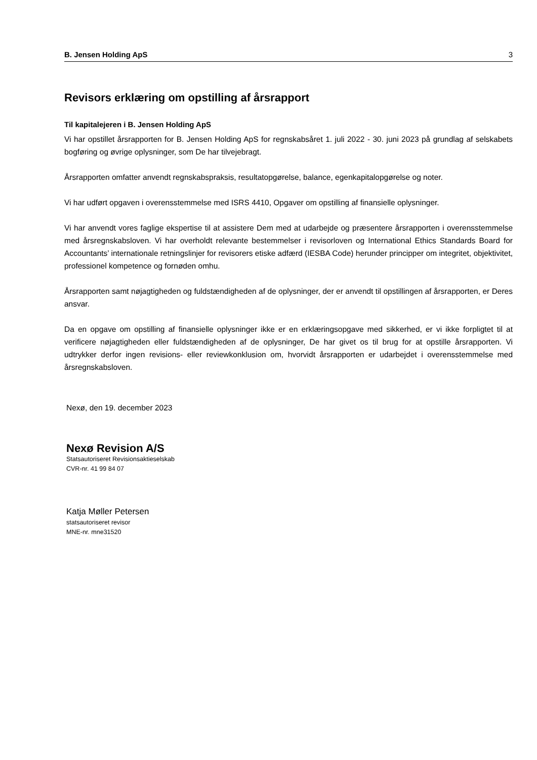B. Jensen Holding ApS 3
Revisors erklæring om opstilling af årsrapport
Til kapitalejeren i B. Jensen Holding ApS
Vi har opstillet årsrapporten for B. Jensen Holding ApS for regnskabsåret 1. juli 2022 - 30. juni 2023 på grundlag af selskabets bogføring og øvrige oplysninger, som De har tilvejebragt.
Årsrapporten omfatter anvendt regnskabspraksis, resultatopgørelse, balance, egenkapitalopgørelse og noter.
Vi har udført opgaven i overensstemmelse med ISRS 4410, Opgaver om opstilling af finansielle oplysninger.
Vi har anvendt vores faglige ekspertise til at assistere Dem med at udarbejde og præsentere årsrapporten i overensstemmelse med årsregnskabsloven. Vi har overholdt relevante bestemmelser i revisorloven og International Ethics Standards Board for Accountants’ internationale retningslinjer for revisorers etiske adfærd (IESBA Code) herunder principper om integritet, objektivitet, professionel kompetence og fornøden omhu.
Årsrapporten samt nøjagtigheden og fuldstændigheden af de oplysninger, der er anvendt til opstillingen af årsrapporten, er Deres ansvar.
Da en opgave om opstilling af finansielle oplysninger ikke er en erklæringsopgave med sikkerhed, er vi ikke forpligtet til at verificere nøjagtigheden eller fuldstændigheden af de oplysninger, De har givet os til brug for at opstille årsrapporten. Vi udtrykker derfor ingen revisions- eller reviewkonklusion om, hvorvidt årsrapporten er udarbejdet i overensstemmelse med årsregnskabsloven.
Nexø, den 19. december 2023
Nexø Revision A/S
Statsautoriseret Revisionsaktieselskab
CVR-nr. 41 99 84 07
Katja Møller Petersen
statsautoriseret revisor
MNE-nr. mne31520